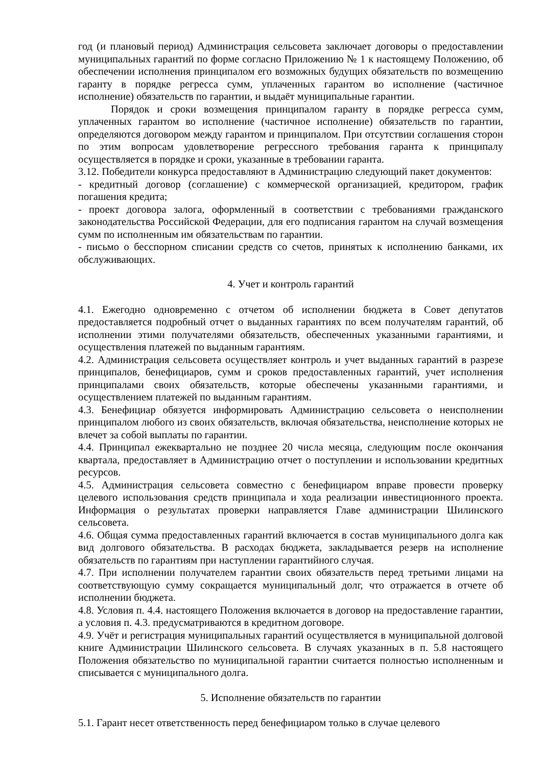год (и плановый период) Администрация сельсовета заключает договоры о предоставлении муниципальных гарантий по форме согласно Приложению № 1 к настоящему Положению, об обеспечении исполнения принципалом его возможных будущих обязательств по возмещению гаранту в порядке регресса сумм, уплаченных гарантом во исполнение (частичное исполнение) обязательств по гарантии, и выдаёт муниципальные гарантии.
Порядок и сроки возмещения принципалом гаранту в порядке регресса сумм, уплаченных гарантом во исполнение (частичное исполнение) обязательств по гарантии, определяются договором между гарантом и принципалом. При отсутствии соглашения сторон по этим вопросам удовлетворение регрессного требования гаранта к принципалу осуществляется в порядке и сроки, указанные в требовании гаранта.
3.12. Победители конкурса предоставляют в Администрацию следующий пакет документов:
- кредитный договор (соглашение) с коммерческой организацией, кредитором, график погашения кредита;
- проект договора залога, оформленный в соответствии с требованиями гражданского законодательства Российской Федерации, для его подписания гарантом на случай возмещения сумм по исполненным им обязательствам по гарантии.
- письмо о бесспорном списании средств со счетов, принятых к исполнению банками, их обслуживающих.
4. Учет и контроль гарантий
4.1. Ежегодно одновременно с отчетом об исполнении бюджета в Совет депутатов предоставляется подробный отчет о выданных гарантиях по всем получателям гарантий, об исполнении этими получателями обязательств, обеспеченных указанными гарантиями, и осуществления платежей по выданным гарантиям.
4.2. Администрация сельсовета осуществляет контроль и учет выданных гарантий в разрезе принципалов, бенефициаров, сумм и сроков предоставленных гарантий, учет исполнения принципалами своих обязательств, которые обеспечены указанными гарантиями, и осуществлением платежей по выданным гарантиям.
4.3. Бенефициар обязуется информировать Администрацию сельсовета о неисполнении принципалом любого из своих обязательств, включая обязательства, неисполнение которых не влечет за собой выплаты по гарантии.
4.4. Принципал ежеквартально не позднее 20 числа месяца, следующим после окончания квартала, предоставляет в Администрацию отчет о поступлении и использовании кредитных ресурсов.
4.5. Администрация сельсовета совместно с бенефициаром вправе провести проверку целевого использования средств принципала и хода реализации инвестиционного проекта. Информация о результатах проверки направляется Главе администрации Шилинского сельсовета.
4.6. Общая сумма предоставленных гарантий включается в состав муниципального долга как вид долгового обязательства. В расходах бюджета, закладывается резерв на исполнение обязательств по гарантиям при наступлении гарантийного случая.
4.7. При исполнении получателем гарантии своих обязательств перед третьими лицами на соответствующую сумму сокращается муниципальный долг, что отражается в отчете об исполнении бюджета.
4.8. Условия п. 4.4. настоящего Положения включается в договор на предоставление гарантии, а условия п. 4.3. предусматриваются в кредитном договоре.
4.9. Учёт и регистрация муниципальных гарантий осуществляется в муниципальной долговой книге Администрации Шилинского сельсовета. В случаях указанных в п. 5.8 настоящего Положения обязательство по муниципальной гарантии считается полностью исполненным и списывается с муниципального долга.
5. Исполнение обязательств по гарантии
5.1. Гарант несет ответственность перед бенефициаром только в случае целевого